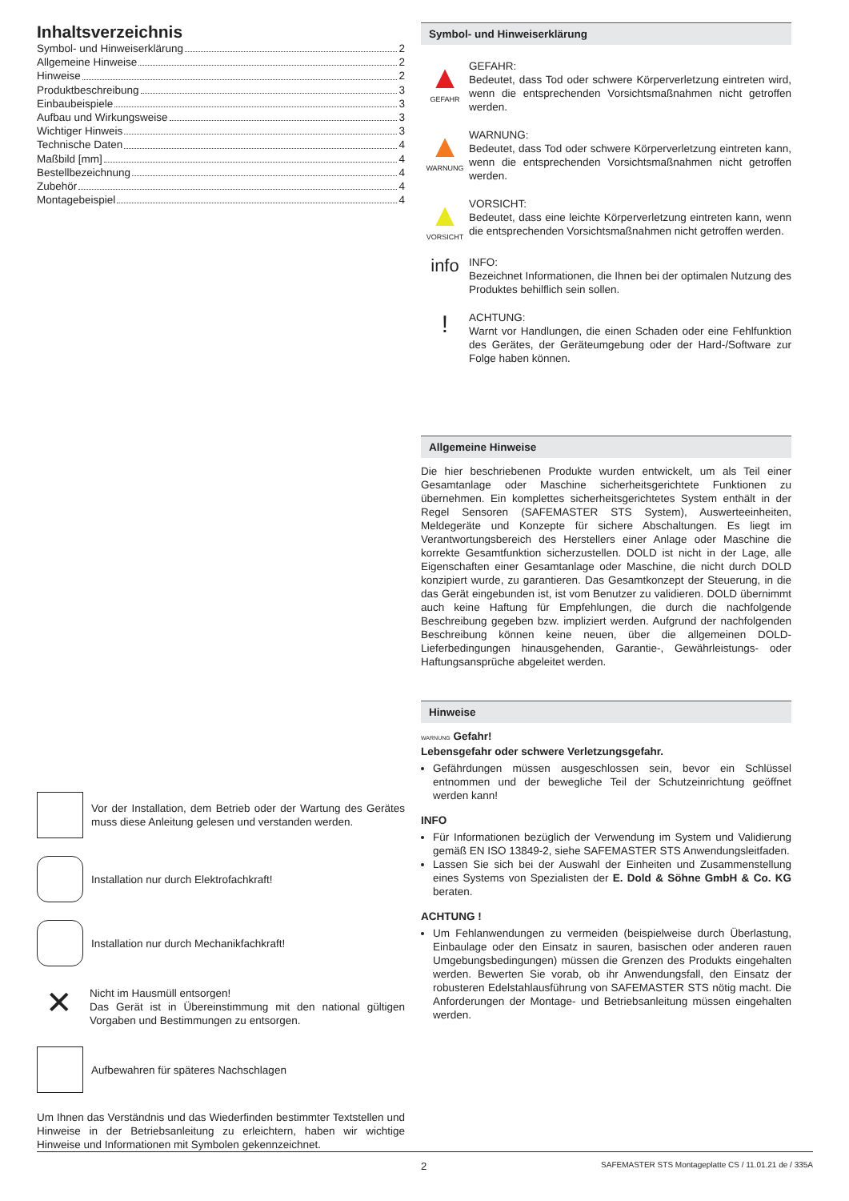Inhaltsverzeichnis
Symbol- und Hinweiserklärung 2
Allgemeine Hinweise 2
Hinweise 2
Produktbeschreibung 3
Einbaubeispiele 3
Aufbau und Wirkungsweise 3
Wichtiger Hinweis 3
Technische Daten 4
Maßbild [mm] 4
Bestellbezeichnung 4
Zubehör 4
Montagebeispiel 4
Vor der Installation, dem Betrieb oder der Wartung des Gerätes muss diese Anleitung gelesen und verstanden werden.
Installation nur durch Elektrofachkraft!
Installation nur durch Mechanikfachkraft!
✕
Nicht im Hausmüll entsorgen!
Das Gerät ist in Übereinstimmung mit den national gültigen Vorgaben und Bestimmungen zu entsorgen.
Aufbewahren für späteres Nachschlagen
Um Ihnen das Verständnis und das Wiederfinden bestimmter Textstellen und Hinweise in der Betriebsanleitung zu erleichtern, haben wir wichtige Hinweise und Informationen mit Symbolen gekennzeichnet.
Symbol- und Hinweiserklärung
▲
GEFAHR
GEFAHR:
Bedeutet, dass Tod oder schwere Körperverletzung eintreten wird, wenn die entsprechenden Vorsichtsmaßnahmen nicht getroffen werden.
▲
WARNUNG
WARNUNG:
Bedeutet, dass Tod oder schwere Körperverletzung eintreten kann, wenn die entsprechenden Vorsichtsmaßnahmen nicht getroffen werden.
▲
VORSICHT
VORSICHT:
Bedeutet, dass eine leichte Körperverletzung eintreten kann, wenn die entsprechenden Vorsichtsmaßnahmen nicht getroffen werden.
info
INFO:
Bezeichnet Informationen, die Ihnen bei der optimalen Nutzung des Produktes behilflich sein sollen.
!
ACHTUNG:
Warnt vor Handlungen, die einen Schaden oder eine Fehlfunktion des Gerätes, der Geräteumgebung oder der Hard-/Software zur Folge haben können.
Allgemeine Hinweise
Die hier beschriebenen Produkte wurden entwickelt, um als Teil einer Gesamtanlage oder Maschine sicherheitsgerichtete Funktionen zu übernehmen. Ein komplettes sicherheitsgerichtetes System enthält in der Regel Sensoren (SAFEMASTER STS System), Auswerteeinheiten, Meldegeräte und Konzepte für sichere Abschaltungen. Es liegt im Verantwortungsbereich des Herstellers einer Anlage oder Maschine die korrekte Gesamtfunktion sicherzustellen. DOLD ist nicht in der Lage, alle Eigenschaften einer Gesamtanlage oder Maschine, die nicht durch DOLD konzipiert wurde, zu garantieren. Das Gesamtkonzept der Steuerung, in die das Gerät eingebunden ist, ist vom Benutzer zu validieren. DOLD übernimmt auch keine Haftung für Empfehlungen, die durch die nachfolgende Beschreibung gegeben bzw. impliziert werden. Aufgrund der nachfolgenden Beschreibung können keine neuen, über die allgemeinen DOLD-Lieferbedingungen hinausgehenden, Garantie-, Gewährleistungs- oder Haftungsansprüche abgeleitet werden.
Hinweise
WARNUNG Gefahr!
Lebensgefahr oder schwere Verletzungsgefahr.
Gefährdungen müssen ausgeschlossen sein, bevor ein Schlüssel entnommen und der bewegliche Teil der Schutzeinrichtung geöffnet werden kann!
INFO
Für Informationen bezüglich der Verwendung im System und Validierung gemäß EN ISO 13849-2, siehe SAFEMASTER STS Anwendungsleitfaden.
Lassen Sie sich bei der Auswahl der Einheiten und Zusammenstellung eines Systems von Spezialisten der E. Dold & Söhne GmbH & Co. KG beraten.
ACHTUNG !
Um Fehlanwendungen zu vermeiden (beispielweise durch Überlastung, Einbaulage oder den Einsatz in sauren, basischen oder anderen rauen Umgebungsbedingungen) müssen die Grenzen des Produkts eingehalten werden. Bewerten Sie vorab, ob ihr Anwendungsfall, den Einsatz der robusteren Edelstahlausführung von SAFEMASTER STS nötig macht. Die Anforderungen der Montage- und Betriebsanleitung müssen eingehalten werden.
2 SAFEMASTER STS Montageplatte CS / 11.01.21 de / 335A